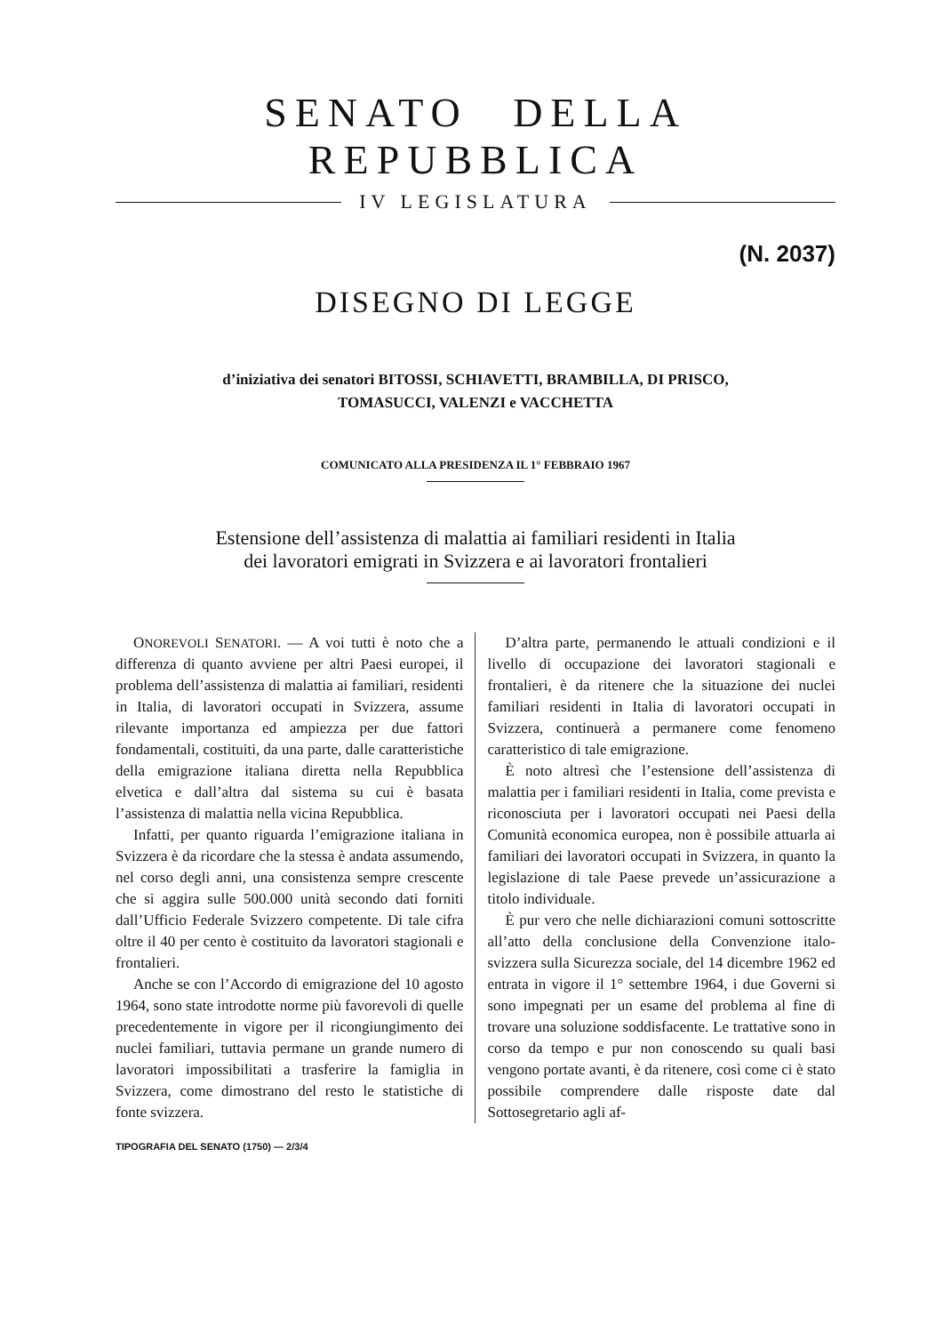SENATO DELLA REPUBBLICA
IV LEGISLATURA
(N. 2037)
DISEGNO DI LEGGE
d’iniziativa dei senatori BITOSSI, SCHIAVETTI, BRAMBILLA, DI PRISCO,
TOMASUCCI, VALENZI e VACCHETTA
COMUNICATO ALLA PRESIDENZA IL 1° FEBBRAIO 1967
Estensione dell’assistenza di malattia ai familiari residenti in Italia
dei lavoratori emigrati in Svizzera e ai lavoratori frontalieri
ONOREVOLI SENATORI. — A voi tutti è noto che a differenza di quanto avviene per altri Paesi europei, il problema dell’assistenza di malattia ai familiari, residenti in Italia, di lavoratori occupati in Svizzera, assume rilevante importanza ed ampiezza per due fattori fondamentali, costituiti, da una parte, dalle caratteristiche della emigrazione italiana diretta nella Repubblica elvetica e dall’altra dal sistema su cui è basata l’assistenza di malattia nella vicina Repubblica.
Infatti, per quanto riguarda l’emigrazione italiana in Svizzera è da ricordare che la stessa è andata assumendo, nel corso degli anni, una consistenza sempre crescente che si aggira sulle 500.000 unità secondo dati forniti dall’Ufficio Federale Svizzero competente. Di tale cifra oltre il 40 per cento è costituito da lavoratori stagionali e frontalieri.
Anche se con l’Accordo di emigrazione del 10 agosto 1964, sono state introdotte norme più favorevoli di quelle precedentemente in vigore per il ricongiungimento dei nuclei familiari, tuttavia permane un grande numero di lavoratori impossibilitati a trasferire la famiglia in Svizzera, come dimostrano del resto le statistiche di fonte svizzera.
D’altra parte, permanendo le attuali condizioni e il livello di occupazione dei lavoratori stagionali e frontalieri, è da ritenere che la situazione dei nuclei familiari residenti in Italia di lavoratori occupati in Svizzera, continuerà a permanere come fenomeno caratteristico di tale emigrazione.
È noto altresì che l’estensione dell’assistenza di malattia per i familiari residenti in Italia, come prevista e riconosciuta per i lavoratori occupati nei Paesi della Comunità economica europea, non è possibile attuarla ai familiari dei lavoratori occupati in Svizzera, in quanto la legislazione di tale Paese prevede un’assicurazione a titolo individuale.
È pur vero che nelle dichiarazioni comuni sottoscritte all’atto della conclusione della Convenzione italo-svizzera sulla Sicurezza sociale, del 14 dicembre 1962 ed entrata in vigore il 1° settembre 1964, i due Governi si sono impegnati per un esame del problema al fine di trovare una soluzione soddisfacente. Le trattative sono in corso da tempo e pur non conoscendo su quali basi vengono portate avanti, è da ritenere, così come ci è stato possibile comprendere dalle risposte date dal Sottosegretario agli af-
TIPOGRAFIA DEL SENATO (1750) — 2/3/4